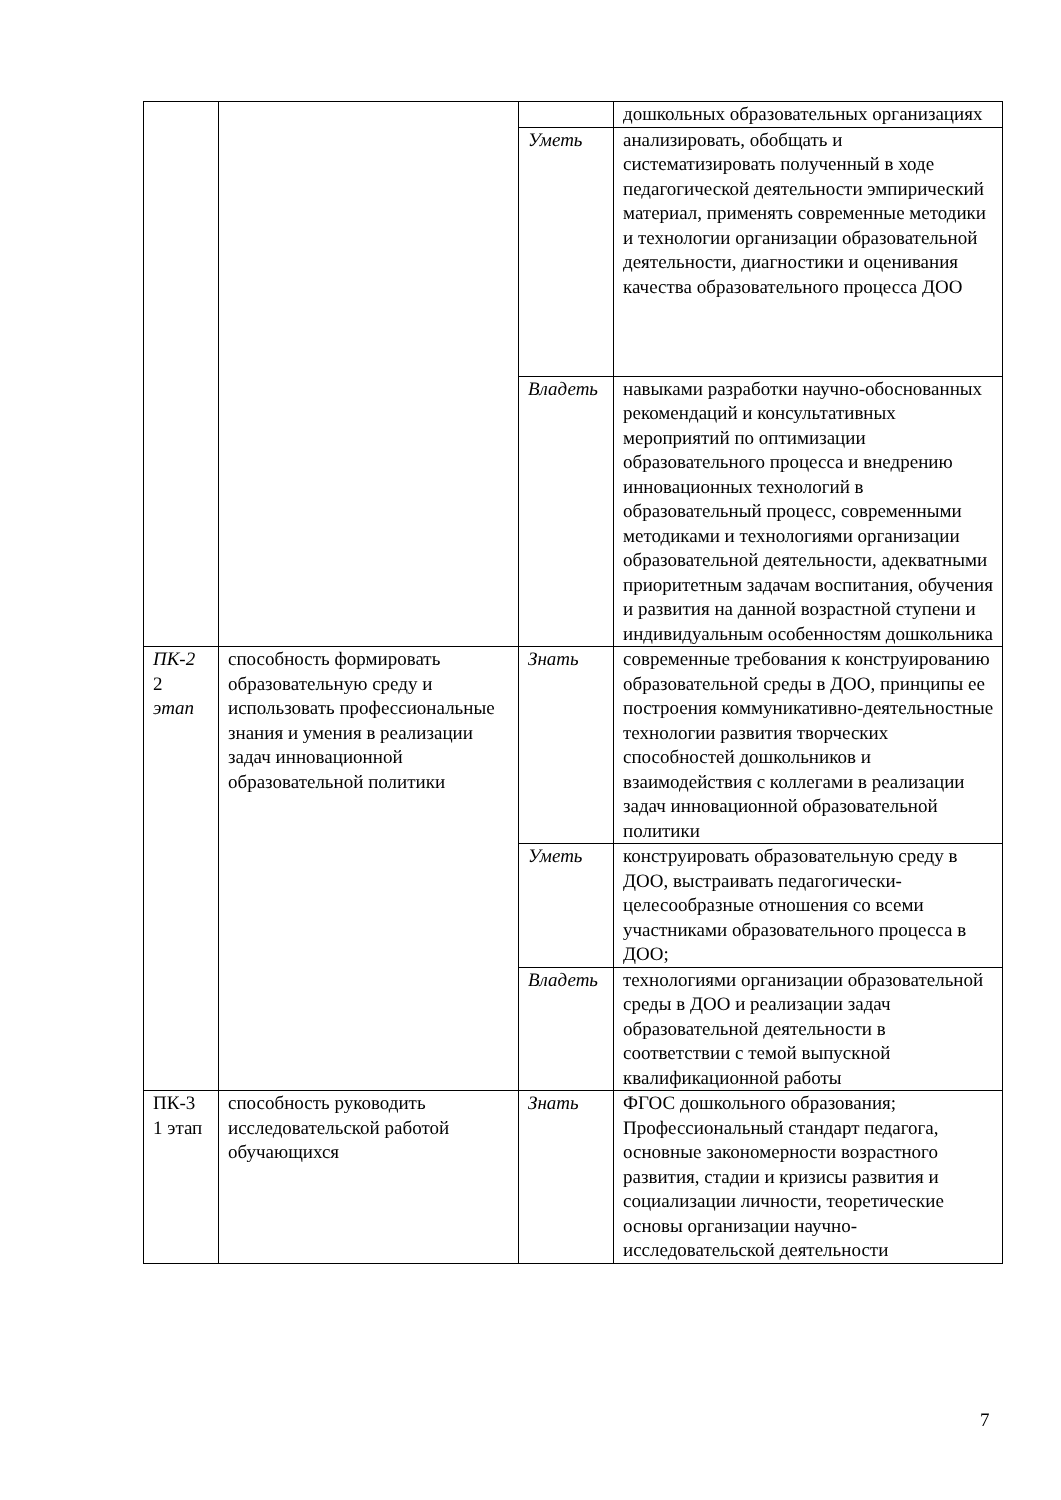| | | | дошкольных образовательных организациях |
| | | Уметь | анализировать, обобщать и систематизировать полученный в ходе педагогической деятельности эмпирический материал, применять современные методики и технологии организации образовательной деятельности, диагностики и оценивания качества образовательного процесса ДОО |
| | | Владеть | навыками разработки научно-обоснованных рекомендаций и консультативных мероприятий по оптимизации образовательного процесса и внедрению инновационных технологий в образовательный процесс, современными методиками и технологиями организации образовательной деятельности, адекватными приоритетным задачам воспитания, обучения и развития на данной возрастной ступени и индивидуальным особенностям дошкольника |
| ПК-2 2 этап | способность формировать образовательную среду и использовать профессиональные знания и умения в реализации задач инновационной образовательной политики | Знать | современные требования к конструированию образовательной среды в ДОО, принципы ее построения коммуникативно-деятельностные технологии развития творческих способностей дошкольников и взаимодействия с коллегами в реализации задач инновационной образовательной политики |
| | | Уметь | конструировать образовательную среду в ДОО, выстраивать педагогически-целесообразные отношения со всеми участниками образовательного процесса в ДОО; |
| | | Владеть | технологиями организации образовательной среды в ДОО и реализации задач образовательной деятельности в соответствии с темой выпускной квалификационной работы |
| ПК-3 1 этап | способность руководить исследовательской работой обучающихся | Знать | ФГОС дошкольного образования; Профессиональный стандарт педагога, основные закономерности возрастного развития, стадии и кризисы развития и социализации личности, теоретические основы организации научно-исследовательской деятельности |
7